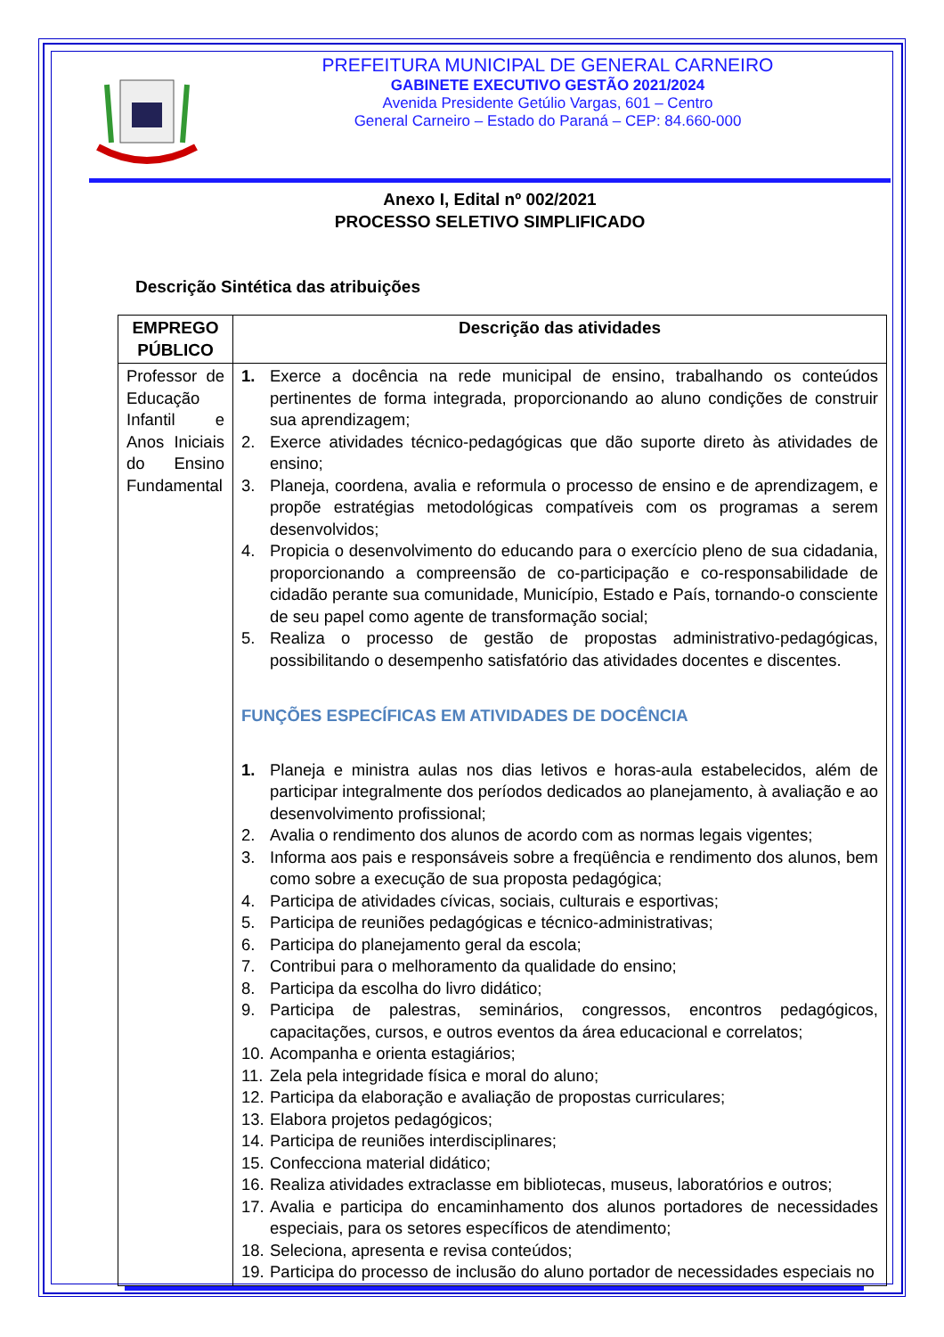PREFEITURA MUNICIPAL DE GENERAL CARNEIRO
GABINETE EXECUTIVO GESTÃO 2021/2024
Avenida Presidente Getúlio Vargas, 601 – Centro
General Carneiro – Estado do Paraná – CEP: 84.660-000
Anexo I, Edital nº 002/2021
PROCESSO SELETIVO SIMPLIFICADO
Descrição Sintética das atribuições
| EMPREGO PÚBLICO | Descrição das atividades |
| --- | --- |
| Professor de Educação Infantil e Anos Iniciais do Ensino Fundamental | 1. Exerce a docência na rede municipal de ensino, trabalhando os conteúdos pertinentes de forma integrada, proporcionando ao aluno condições de construir sua aprendizagem; 2. Exerce atividades técnico-pedagógicas que dão suporte direto às atividades de ensino; 3. Planeja, coordena, avalia e reformula o processo de ensino e de aprendizagem, e propõe estratégias metodológicas compatíveis com os programas a serem desenvolvidos; 4. Propicia o desenvolvimento do educando para o exercício pleno de sua cidadania, proporcionando a compreensão de co-participação e co-responsabilidade de cidadão perante sua comunidade, Município, Estado e País, tornando-o consciente de seu papel como agente de transformação social; 5. Realiza o processo de gestão de propostas administrativo-pedagógicas, possibilitando o desempenho satisfatório das atividades docentes e discentes. FUNÇÕES ESPECÍFICAS EM ATIVIDADES DE DOCÊNCIA 1. Planeja e ministra aulas nos dias letivos e horas-aula estabelecidos, além de participar integralmente dos períodos dedicados ao planejamento, à avaliação e ao desenvolvimento profissional; 2. Avalia o rendimento dos alunos de acordo com as normas legais vigentes; 3. Informa aos pais e responsáveis sobre a freqüência e rendimento dos alunos, bem como sobre a execução de sua proposta pedagógica; 4. Participa de atividades cívicas, sociais, culturais e esportivas; 5. Participa de reuniões pedagógicas e técnico-administrativas; 6. Participa do planejamento geral da escola; 7. Contribui para o melhoramento da qualidade do ensino; 8. Participa da escolha do livro didático; 9. Participa de palestras, seminários, congressos, encontros pedagógicos, capacitações, cursos, e outros eventos da área educacional e correlatos; 10. Acompanha e orienta estagiários; 11. Zela pela integridade física e moral do aluno; 12. Participa da elaboração e avaliação de propostas curriculares; 13. Elabora projetos pedagógicos; 14. Participa de reuniões interdisciplinares; 15. Confecciona material didático; 16. Realiza atividades extraclasse em bibliotecas, museus, laboratórios e outros; 17. Avalia e participa do encaminhamento dos alunos portadores de necessidades especiais, para os setores específicos de atendimento; 18. Seleciona, apresenta e revisa conteúdos; 19. Participa do processo de inclusão do aluno portador de necessidades especiais no |